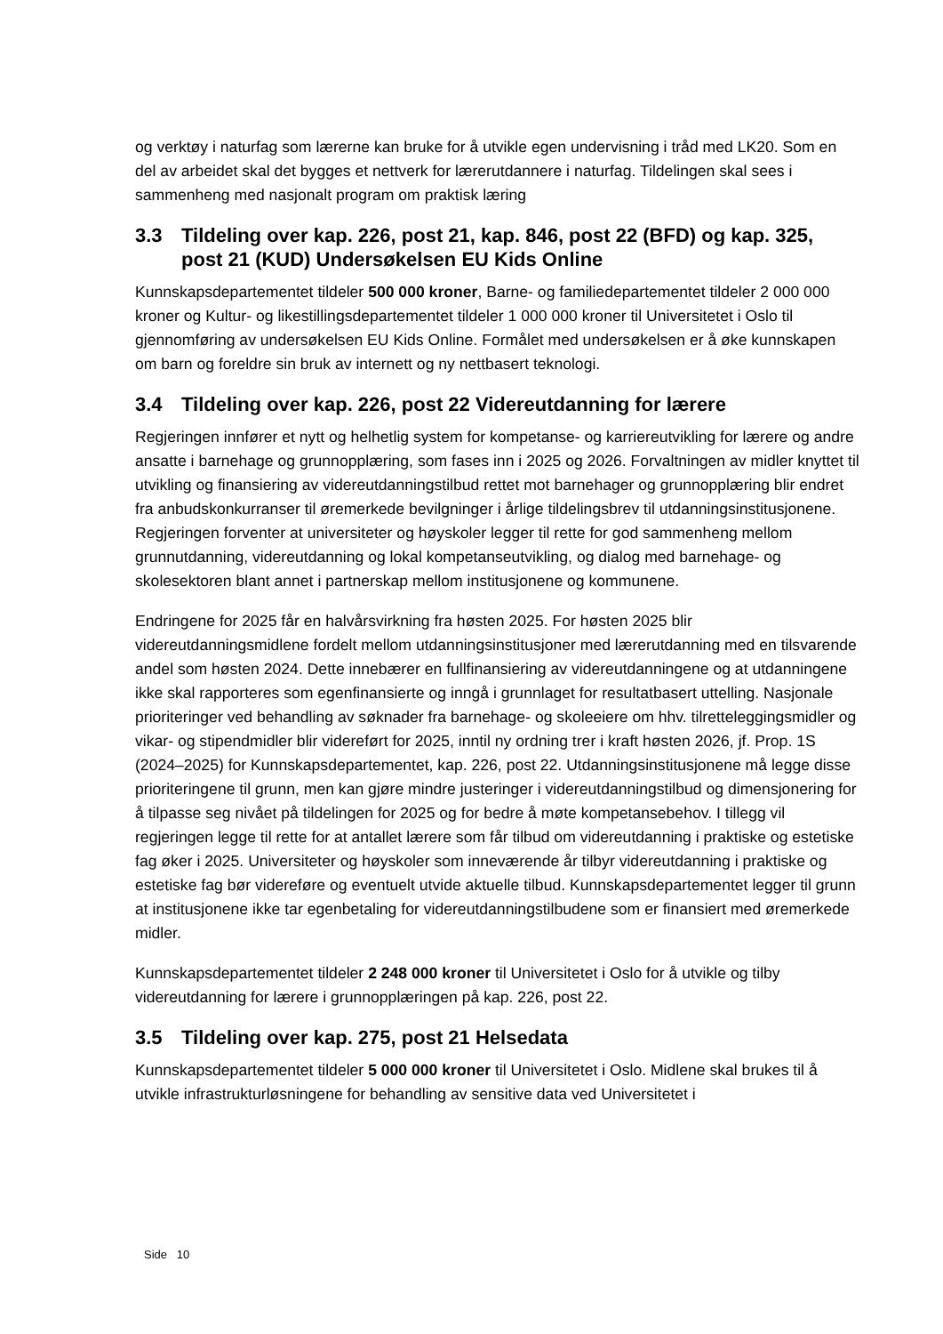og verktøy i naturfag som lærerne kan bruke for å utvikle egen undervisning i tråd med LK20. Som en del av arbeidet skal det bygges et nettverk for lærerutdannere i naturfag. Tildelingen skal sees i sammenheng med nasjonalt program om praktisk læring
3.3 Tildeling over kap. 226, post 21, kap. 846, post 22 (BFD) og kap. 325, post 21 (KUD) Undersøkelsen EU Kids Online
Kunnskapsdepartementet tildeler 500 000 kroner, Barne- og familiedepartementet tildeler 2 000 000 kroner og Kultur- og likestillingsdepartementet tildeler 1 000 000 kroner til Universitetet i Oslo til gjennomføring av undersøkelsen EU Kids Online. Formålet med undersøkelsen er å øke kunnskapen om barn og foreldre sin bruk av internett og ny nettbasert teknologi.
3.4 Tildeling over kap. 226, post 22 Videreutdanning for lærere
Regjeringen innfører et nytt og helhetlig system for kompetanse- og karriereutvikling for lærere og andre ansatte i barnehage og grunnopplæring, som fases inn i 2025 og 2026. Forvaltningen av midler knyttet til utvikling og finansiering av videreutdanningstilbud rettet mot barnehager og grunnopplæring blir endret fra anbudskonkurranser til øremerkede bevilgninger i årlige tildelingsbrev til utdanningsinstitusjonene. Regjeringen forventer at universiteter og høyskoler legger til rette for god sammenheng mellom grunnutdanning, videreutdanning og lokal kompetanseutvikling, og dialog med barnehage- og skolesektoren blant annet i partnerskap mellom institusjonene og kommunene.
Endringene for 2025 får en halvårsvirkning fra høsten 2025. For høsten 2025 blir videreutdanningsmidlene fordelt mellom utdanningsinstitusjoner med lærerutdanning med en tilsvarende andel som høsten 2024. Dette innebærer en fullfinansiering av videreutdanningene og at utdanningene ikke skal rapporteres som egenfinansierte og inngå i grunnlaget for resultatbasert uttelling. Nasjonale prioriteringer ved behandling av søknader fra barnehage- og skoleeiere om hhv. tilretteleggingsmidler og vikar- og stipendmidler blir videreført for 2025, inntil ny ordning trer i kraft høsten 2026, jf. Prop. 1S (2024–2025) for Kunnskapsdepartementet, kap. 226, post 22. Utdanningsinstitusjonene må legge disse prioriteringene til grunn, men kan gjøre mindre justeringer i videreutdanningstilbud og dimensjonering for å tilpasse seg nivået på tildelingen for 2025 og for bedre å møte kompetansebehov. I tillegg vil regjeringen legge til rette for at antallet lærere som får tilbud om videreutdanning i praktiske og estetiske fag øker i 2025. Universiteter og høyskoler som inneværende år tilbyr videreutdanning i praktiske og estetiske fag bør videreføre og eventuelt utvide aktuelle tilbud. Kunnskapsdepartementet legger til grunn at institusjonene ikke tar egenbetaling for videreutdanningstilbudene som er finansiert med øremerkede midler.
Kunnskapsdepartementet tildeler 2 248 000 kroner til Universitetet i Oslo for å utvikle og tilby videreutdanning for lærere i grunnopplæringen på kap. 226, post 22.
3.5 Tildeling over kap. 275, post 21 Helsedata
Kunnskapsdepartementet tildeler 5 000 000 kroner til Universitetet i Oslo. Midlene skal brukes til å utvikle infrastrukturløsningene for behandling av sensitive data ved Universitetet i
Side 10